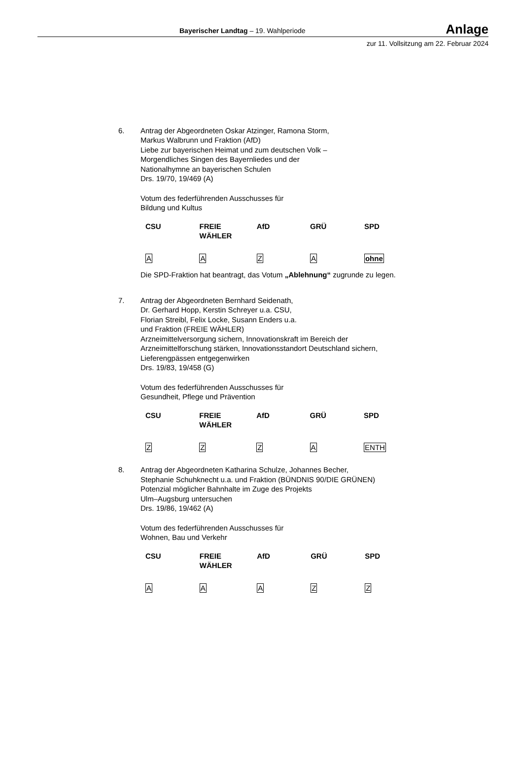Bayerischer Landtag – 19. Wahlperiode Anlage
zur 11. Vollsitzung am 22. Februar 2024
6. Antrag der Abgeordneten Oskar Atzinger, Ramona Storm,
Markus Walbrunn und Fraktion (AfD)
Liebe zur bayerischen Heimat und zum deutschen Volk –
Morgendliches Singen des Bayernliedes und der
Nationalhymne an bayerischen Schulen
Drs. 19/70, 19/469 (A)
Votum des federführenden Ausschusses für
Bildung und Kultus
| CSU | FREIE WÄHLER | AfD | GRÜ | SPD |
| --- | --- | --- | --- | --- |
| A | A | Z | A | ohne |
Die SPD-Fraktion hat beantragt, das Votum „Ablehnung“ zugrunde zu legen.
7. Antrag der Abgeordneten Bernhard Seidenath,
Dr. Gerhard Hopp, Kerstin Schreyer u.a. CSU,
Florian Streibl, Felix Locke, Susann Enders u.a.
und Fraktion (FREIE WÄHLER)
Arzneimittelversorgung sichern, Innovationskraft im Bereich der Arzneimittelforschung stärken, Innovationsstandort Deutschland sichern, Lieferengpässen entgegenwirken
Drs. 19/83, 19/458 (G)
Votum des federführenden Ausschusses für
Gesundheit, Pflege und Prävention
| CSU | FREIE WÄHLER | AfD | GRÜ | SPD |
| --- | --- | --- | --- | --- |
| Z | Z | Z | A | ENTH |
8. Antrag der Abgeordneten Katharina Schulze, Johannes Becher,
Stephanie Schuhknecht u.a. und Fraktion (BÜNDNIS 90/DIE GRÜNEN)
Potenzial möglicher Bahnhalte im Zuge des Projekts
Ulm–Augsburg untersuchen
Drs. 19/86, 19/462 (A)
Votum des federführenden Ausschusses für
Wohnen, Bau und Verkehr
| CSU | FREIE WÄHLER | AfD | GRÜ | SPD |
| --- | --- | --- | --- | --- |
| A | A | A | Z | Z |